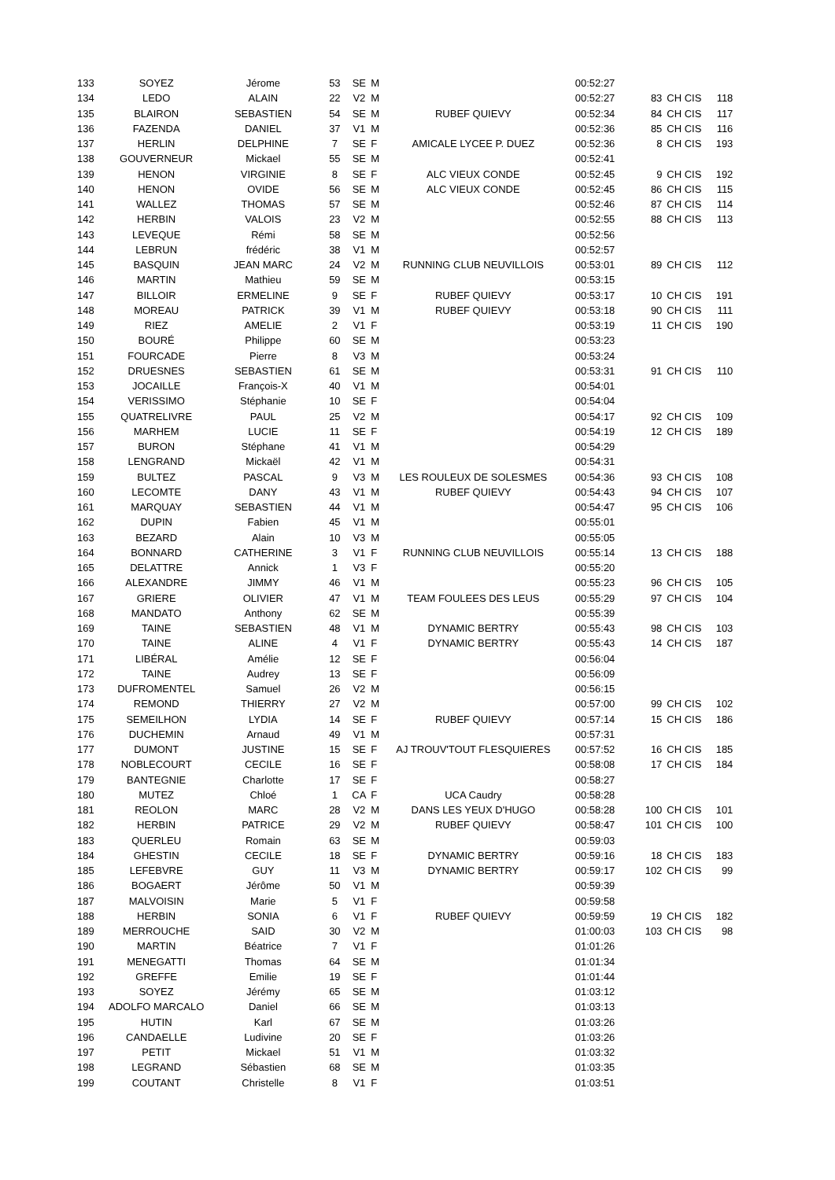| 133 | SOYEZ | Jérome | 53 | SE | M | | 00:52:27 | | | |
| 134 | LEDO | ALAIN | 22 | V2 | M | | 00:52:27 | 83 | CH CIS | 118 |
| 135 | BLAIRON | SEBASTIEN | 54 | SE | M | RUBEF QUIEVY | 00:52:34 | 84 | CH CIS | 117 |
| 136 | FAZENDA | DANIEL | 37 | V1 | M | | 00:52:36 | 85 | CH CIS | 116 |
| 137 | HERLIN | DELPHINE | 7 | SE | F | AMICALE LYCEE P. DUEZ | 00:52:36 | 8 | CH CIS | 193 |
| 138 | GOUVERNEUR | Mickael | 55 | SE | M | | 00:52:41 | | | |
| 139 | HENON | VIRGINIE | 8 | SE | F | ALC VIEUX CONDE | 00:52:45 | 9 | CH CIS | 192 |
| 140 | HENON | OVIDE | 56 | SE | M | ALC VIEUX CONDE | 00:52:45 | 86 | CH CIS | 115 |
| 141 | WALLEZ | THOMAS | 57 | SE | M | | 00:52:46 | 87 | CH CIS | 114 |
| 142 | HERBIN | VALOIS | 23 | V2 | M | | 00:52:55 | 88 | CH CIS | 113 |
| 143 | LEVEQUE | Rémi | 58 | SE | M | | 00:52:56 | | | |
| 144 | LEBRUN | frédéric | 38 | V1 | M | | 00:52:57 | | | |
| 145 | BASQUIN | JEAN MARC | 24 | V2 | M | RUNNING CLUB NEUVILLOIS | 00:53:01 | 89 | CH CIS | 112 |
| 146 | MARTIN | Mathieu | 59 | SE | M | | 00:53:15 | | | |
| 147 | BILLOIR | ERMELINE | 9 | SE | F | RUBEF QUIEVY | 00:53:17 | 10 | CH CIS | 191 |
| 148 | MOREAU | PATRICK | 39 | V1 | M | RUBEF QUIEVY | 00:53:18 | 90 | CH CIS | 111 |
| 149 | RIEZ | AMELIE | 2 | V1 | F | | 00:53:19 | 11 | CH CIS | 190 |
| 150 | BOURÉ | Philippe | 60 | SE | M | | 00:53:23 | | | |
| 151 | FOURCADE | Pierre | 8 | V3 | M | | 00:53:24 | | | |
| 152 | DRUESNES | SEBASTIEN | 61 | SE | M | | 00:53:31 | 91 | CH CIS | 110 |
| 153 | JOCAILLE | François-X | 40 | V1 | M | | 00:54:01 | | | |
| 154 | VERISSIMO | Stéphanie | 10 | SE | F | | 00:54:04 | | | |
| 155 | QUATRELIVRE | PAUL | 25 | V2 | M | | 00:54:17 | 92 | CH CIS | 109 |
| 156 | MARHEM | LUCIE | 11 | SE | F | | 00:54:19 | 12 | CH CIS | 189 |
| 157 | BURON | Stéphane | 41 | V1 | M | | 00:54:29 | | | |
| 158 | LENGRAND | Mickaël | 42 | V1 | M | | 00:54:31 | | | |
| 159 | BULTEZ | PASCAL | 9 | V3 | M | LES ROULEUX DE SOLESMES | 00:54:36 | 93 | CH CIS | 108 |
| 160 | LECOMTE | DANY | 43 | V1 | M | RUBEF QUIEVY | 00:54:43 | 94 | CH CIS | 107 |
| 161 | MARQUAY | SEBASTIEN | 44 | V1 | M | | 00:54:47 | 95 | CH CIS | 106 |
| 162 | DUPIN | Fabien | 45 | V1 | M | | 00:55:01 | | | |
| 163 | BEZARD | Alain | 10 | V3 | M | | 00:55:05 | | | |
| 164 | BONNARD | CATHERINE | 3 | V1 | F | RUNNING CLUB NEUVILLOIS | 00:55:14 | 13 | CH CIS | 188 |
| 165 | DELATTRE | Annick | 1 | V3 | F | | 00:55:20 | | | |
| 166 | ALEXANDRE | JIMMY | 46 | V1 | M | | 00:55:23 | 96 | CH CIS | 105 |
| 167 | GRIERE | OLIVIER | 47 | V1 | M | TEAM FOULEES DES LEUS | 00:55:29 | 97 | CH CIS | 104 |
| 168 | MANDATO | Anthony | 62 | SE | M | | 00:55:39 | | | |
| 169 | TAINE | SEBASTIEN | 48 | V1 | M | DYNAMIC BERTRY | 00:55:43 | 98 | CH CIS | 103 |
| 170 | TAINE | ALINE | 4 | V1 | F | DYNAMIC BERTRY | 00:55:43 | 14 | CH CIS | 187 |
| 171 | LIBÉRAL | Amélie | 12 | SE | F | | 00:56:04 | | | |
| 172 | TAINE | Audrey | 13 | SE | F | | 00:56:09 | | | |
| 173 | DUFROMENTEL | Samuel | 26 | V2 | M | | 00:56:15 | | | |
| 174 | REMOND | THIERRY | 27 | V2 | M | | 00:57:00 | 99 | CH CIS | 102 |
| 175 | SEMEILHON | LYDIA | 14 | SE | F | RUBEF QUIEVY | 00:57:14 | 15 | CH CIS | 186 |
| 176 | DUCHEMIN | Arnaud | 49 | V1 | M | | 00:57:31 | | | |
| 177 | DUMONT | JUSTINE | 15 | SE | F | AJ TROUV'TOUT FLESQUIERES | 00:57:52 | 16 | CH CIS | 185 |
| 178 | NOBLECOURT | CECILE | 16 | SE | F | | 00:58:08 | 17 | CH CIS | 184 |
| 179 | BANTEGNIE | Charlotte | 17 | SE | F | | 00:58:27 | | | |
| 180 | MUTEZ | Chloé | 1 | CA | F | UCA Caudry | 00:58:28 | | | |
| 181 | REOLON | MARC | 28 | V2 | M | DANS LES YEUX D'HUGO | 00:58:28 | 100 | CH CIS | 101 |
| 182 | HERBIN | PATRICE | 29 | V2 | M | RUBEF QUIEVY | 00:58:47 | 101 | CH CIS | 100 |
| 183 | QUERLEU | Romain | 63 | SE | M | | 00:59:03 | | | |
| 184 | GHESTIN | CECILE | 18 | SE | F | DYNAMIC BERTRY | 00:59:16 | 18 | CH CIS | 183 |
| 185 | LEFEBVRE | GUY | 11 | V3 | M | DYNAMIC BERTRY | 00:59:17 | 102 | CH CIS | 99 |
| 186 | BOGAERT | Jérôme | 50 | V1 | M | | 00:59:39 | | | |
| 187 | MALVOISIN | Marie | 5 | V1 | F | | 00:59:58 | | | |
| 188 | HERBIN | SONIA | 6 | V1 | F | RUBEF QUIEVY | 00:59:59 | 19 | CH CIS | 182 |
| 189 | MERROUCHE | SAID | 30 | V2 | M | | 01:00:03 | 103 | CH CIS | 98 |
| 190 | MARTIN | Béatrice | 7 | V1 | F | | 01:01:26 | | | |
| 191 | MENEGATTI | Thomas | 64 | SE | M | | 01:01:34 | | | |
| 192 | GREFFE | Emilie | 19 | SE | F | | 01:01:44 | | | |
| 193 | SOYEZ | Jérémy | 65 | SE | M | | 01:03:12 | | | |
| 194 | ADOLFO MARCALO | Daniel | 66 | SE | M | | 01:03:13 | | | |
| 195 | HUTIN | Karl | 67 | SE | M | | 01:03:26 | | | |
| 196 | CANDAELLE | Ludivine | 20 | SE | F | | 01:03:26 | | | |
| 197 | PETIT | Mickael | 51 | V1 | M | | 01:03:32 | | | |
| 198 | LEGRAND | Sébastien | 68 | SE | M | | 01:03:35 | | | |
| 199 | COUTANT | Christelle | 8 | V1 | F | | 01:03:51 | | | |